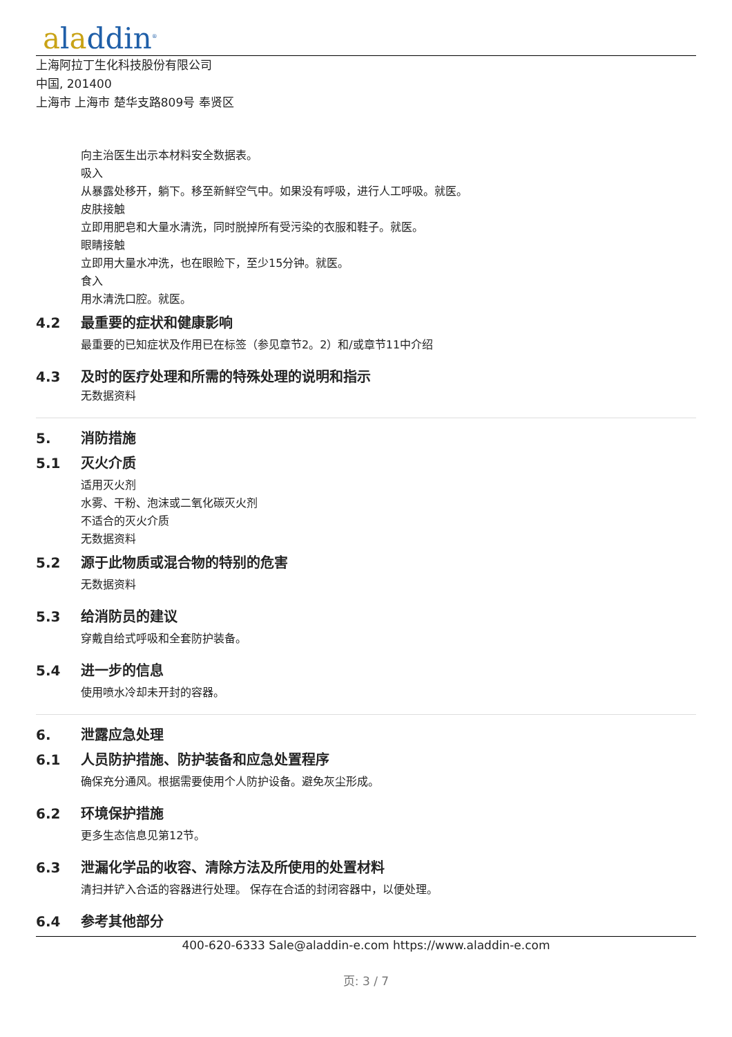aladdin<sup>®</sup>
上海阿拉丁生化科技股份有限公司
中国, 201400
上海市 上海市 楚华支路809号 奉贤区
向主治医生出示本材料安全数据表。
吸入
从暴露处移开，躺下。移至新鲜空气中。如果没有呼吸，进行人工呼吸。就医。
皮肤接触
立即用肥皂和大量水清洗，同时脱掉所有受污染的衣服和鞋子。就医。
眼睛接触
立即用大量水冲洗，也在眼睑下，至少15分钟。就医。
食入
用水清洗口腔。就医。
4.2 最重要的症状和健康影响
最重要的已知症状及作用已在标签（参见章节2。2）和/或章节11中介绍
4.3 及时的医疗处理和所需的特殊处理的说明和指示
无数据资料
5. 消防措施
5.1 灭火介质
适用灭火剂
水雾、干粉、泡沫或二氧化碳灭火剂
不适合的灭火介质
无数据资料
5.2 源于此物质或混合物的特别的危害
无数据资料
5.3 给消防员的建议
穿戴自给式呼吸和全套防护装备。
5.4 进一步的信息
使用喷水冷却未开封的容器。
6. 泄露应急处理
6.1 人员防护措施、防护装备和应急处置程序
确保充分通风。根据需要使用个人防护设备。避免灰尘形成。
6.2 环境保护措施
更多生态信息见第12节。
6.3 泄漏化学品的收容、清除方法及所使用的处置材料
清扫并铲入合适的容器进行处理。 保存在合适的封闭容器中，以便处理。
6.4 参考其他部分
400-620-6333 Sale@aladdin-e.com https://www.aladdin-e.com
页: 3 / 7